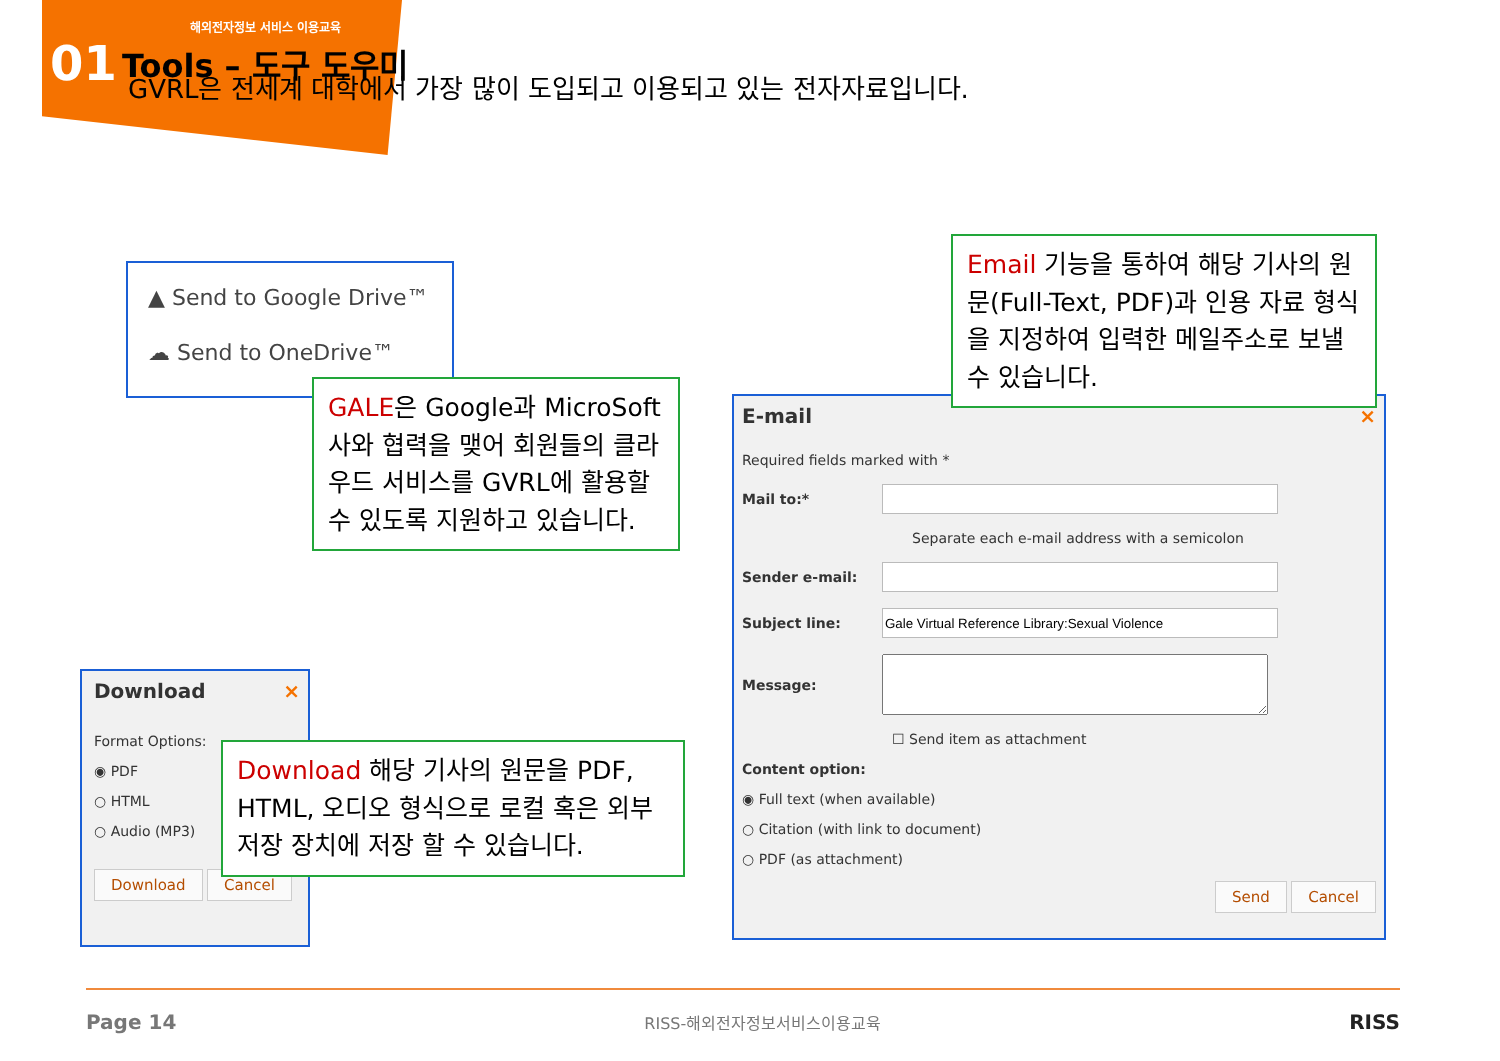해외전자정보 서비스 이용교육
01 Tools – 도구 도우미
GVRL은 전세계 대학에서 가장 많이 도입되고 이용되고 있는 전자자료입니다.
▲ Send to Google Drive™
☁ Send to OneDrive™
GALE은 Google과 MicroSoft사와 협력을 맺어 회원들의 클라우드 서비스를 GVRL에 활용할 수 있도록 지원하고 있습니다.
Download ×
Format Options:
◉ PDF
○ HTML
○ Audio (MP3)
Download Cancel
Download 해당 기사의 원문을 PDF, HTML, 오디오 형식으로 로컬 혹은 외부저장 장치에 저장 할 수 있습니다.
E-mail ×
Required fields marked with *
Mail to:*
Separate each e-mail address with a semicolon
Sender e-mail:
Subject line:
Message:
☐ Send item as attachment
Content option:
◉ Full text (when available)
○ Citation (with link to document)
○ PDF (as attachment)
Send Cancel
Email 기능을 통하여 해당 기사의 원문(Full-Text, PDF)과 인용 자료 형식을 지정하여 입력한 메일주소로 보낼 수 있습니다.
Page 14 RISS-해외전자정보서비스이용교육 RISS